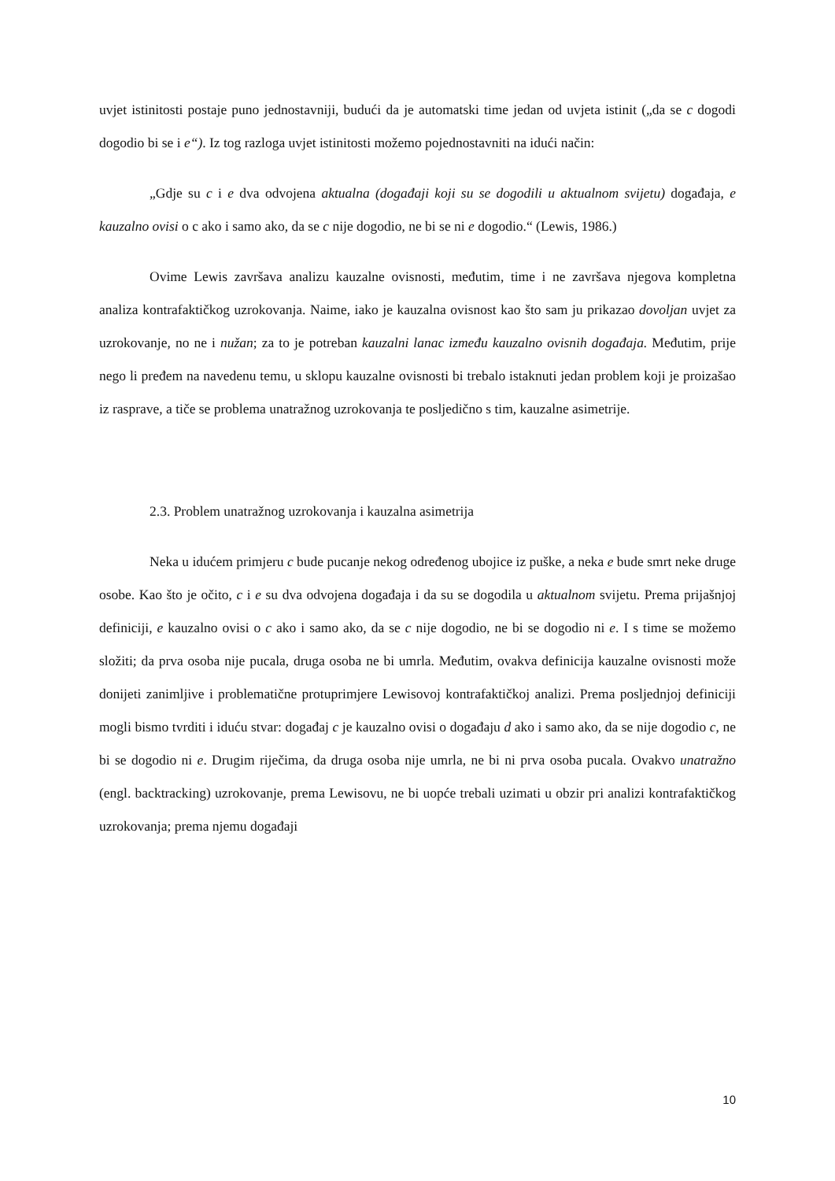uvjet istinitosti postaje puno jednostavniji, budući da je automatski time jedan od uvjeta istinit („da se c dogodi dogodio bi se i e“). Iz tog razloga uvjet istinitosti možemo pojednostavniti na idući način:
„Gdje su c i e dva odvojena aktualna (događaji koji su se dogodili u aktualnom svijetu) događaja, e kauzalno ovisi o c ako i samo ako, da se c nije dogodio, ne bi se ni e dogodio.“ (Lewis, 1986.)
Ovime Lewis završava analizu kauzalne ovisnosti, međutim, time i ne završava njegova kompletna analiza kontrafaktičkog uzrokovanja. Naime, iako je kauzalna ovisnost kao što sam ju prikazao dovoljan uvjet za uzrokovanje, no ne i nužan; za to je potreban kauzalni lanac između kauzalno ovisnih događaja. Međutim, prije nego li pređem na navedenu temu, u sklopu kauzalne ovisnosti bi trebalo istaknuti jedan problem koji je proizašao iz rasprave, a tiče se problema unatražnog uzrokovanja te posljedično s tim, kauzalne asimetrije.
2.3. Problem unatražnog uzrokovanja i kauzalna asimetrija
Neka u idućem primjeru c bude pucanje nekog određenog ubojice iz puške, a neka e bude smrt neke druge osobe. Kao što je očito, c i e su dva odvojena događaja i da su se dogodila u aktualnom svijetu. Prema prijašnjoj definiciji, e kauzalno ovisi o c ako i samo ako, da se c nije dogodio, ne bi se dogodio ni e. I s time se možemo složiti; da prva osoba nije pucala, druga osoba ne bi umrla. Međutim, ovakva definicija kauzalne ovisnosti može donijeti zanimljive i problematične protuprimjere Lewisovoj kontrafaktičkoj analizi. Prema posljednjoj definiciji mogli bismo tvrditi i iduću stvar: događaj c je kauzalno ovisi o događaju d ako i samo ako, da se nije dogodio c, ne bi se dogodio ni e. Drugim riječima, da druga osoba nije umrla, ne bi ni prva osoba pucala. Ovakvo unatražno (engl. backtracking) uzrokovanje, prema Lewisovu, ne bi uopće trebali uzimati u obzir pri analizi kontrafaktičkog uzrokovanja; prema njemu događaji
10